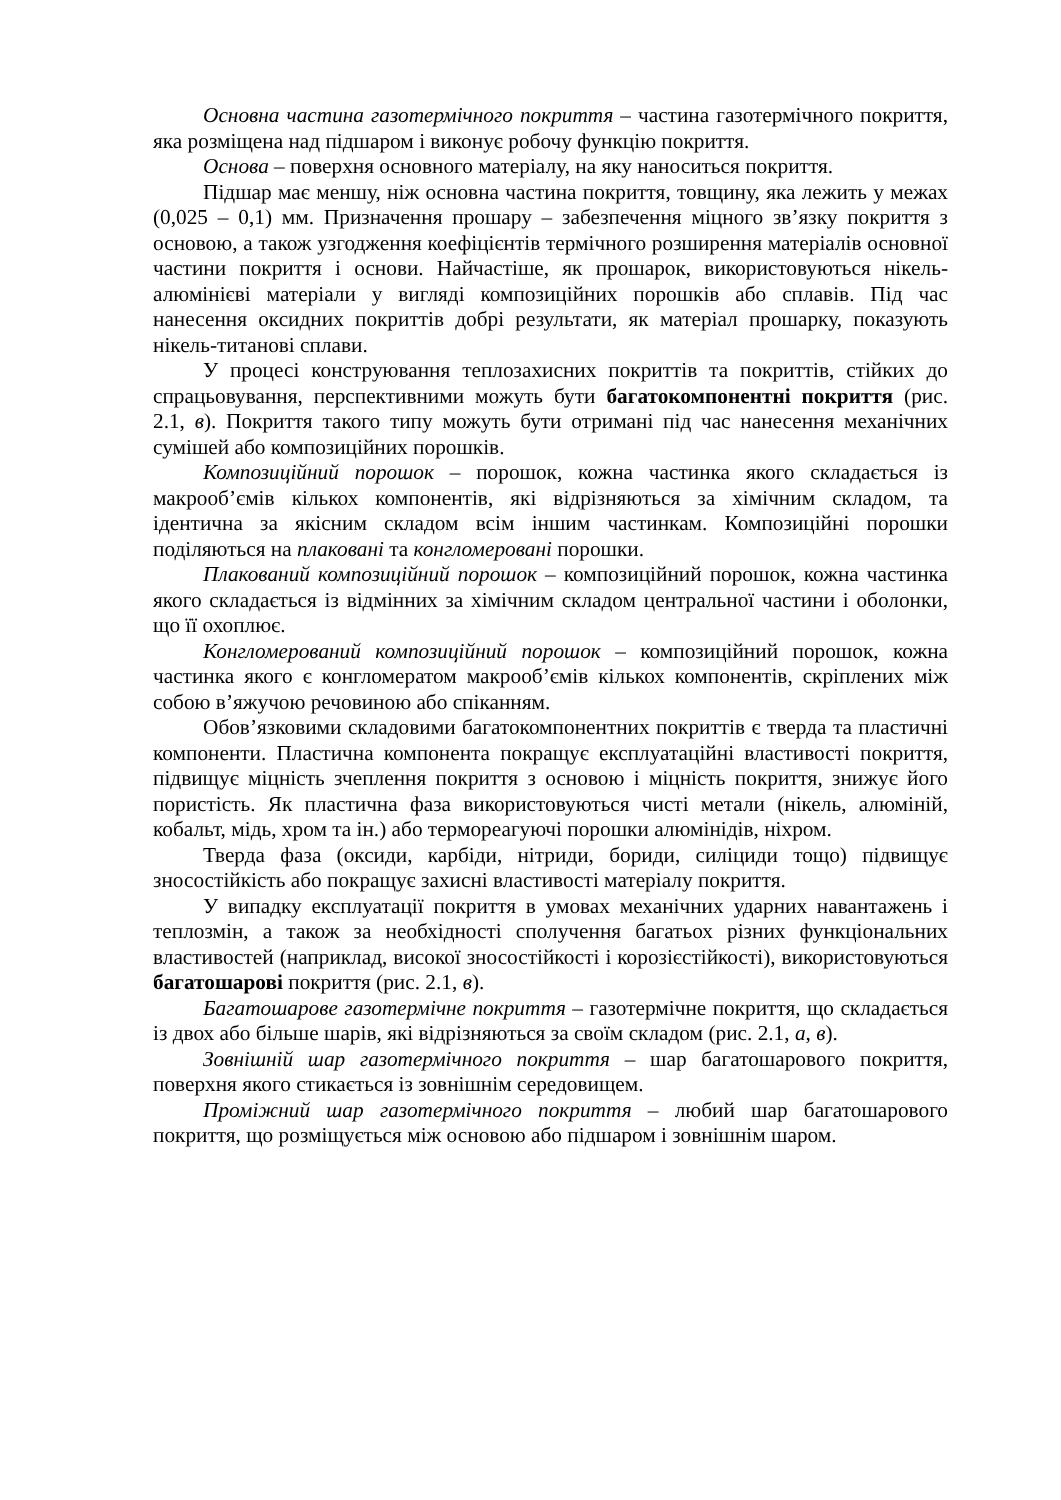Основна частина газотермічного покриття – частина газотермічного покриття, яка розміщена над підшаром і виконує робочу функцію покриття.
Основа – поверхня основного матеріалу, на яку наноситься покриття.
Підшар має меншу, ніж основна частина покриття, товщину, яка лежить у межах (0,025 – 0,1) мм. Призначення прошару – забезпечення міцного зв’язку покриття з основою, а також узгодження коефіцієнтів термічного розширення матеріалів основної частини покриття і основи. Найчастіше, як прошарок, використовуються нікель-алюмінієві матеріали у вигляді композиційних порошків або сплавів. Під час нанесення оксидних покриттів добрі результати, як матеріал прошарку, показують нікель-титанові сплави.
У процесі конструювання теплозахисних покриттів та покриттів, стійких до спрацьовування, перспективними можуть бути багатокомпонентні покриття (рис. 2.1, в). Покриття такого типу можуть бути отримані під час нанесення механічних сумішей або композиційних порошків.
Композиційний порошок – порошок, кожна частинка якого складається із макрооб’ємів кількох компонентів, які відрізняються за хімічним складом, та ідентична за якісним складом всім іншим частинкам. Композиційні порошки поділяються на плаковані та конгломеровані порошки.
Плакований композиційний порошок – композиційний порошок, кожна частинка якого складається із відмінних за хімічним складом центральної частини і оболонки, що її охоплює.
Конгломерований композиційний порошок – композиційний порошок, кожна частинка якого є конгломератом макрооб’ємів кількох компонентів, скріплених між собою в’яжучою речовиною або спіканням.
Обов’язковими складовими багатокомпонентних покриттів є тверда та пластичні компоненти. Пластична компонента покращує експлуатаційні властивості покриття, підвищує міцність зчеплення покриття з основою і міцність покриття, знижує його пористість. Як пластична фаза використовуються чисті метали (нікель, алюміній, кобальт, мідь, хром та ін.) або термореагуючі порошки алюмінідів, ніхром.
Тверда фаза (оксиди, карбіди, нітриди, бориди, силіциди тощо) підвищує зносостійкість або покращує захисні властивості матеріалу покриття.
У випадку експлуатації покриття в умовах механічних ударних навантажень і теплозмін, а також за необхідності сполучення багатьох різних функціональних властивостей (наприклад, високої зносостійкості і корозієстійкості), використовуються багатошарові покриття (рис. 2.1, в).
Багатошарове газотермічне покриття – газотермічне покриття, що складається із двох або більше шарів, які відрізняються за своїм складом (рис. 2.1, а, в).
Зовнішній шар газотермічного покриття – шар багатошарового покриття, поверхня якого стикається із зовнішнім середовищем.
Проміжний шар газотермічного покриття – любий шар багатошарового покриття, що розміщується між основою або підшаром і зовнішнім шаром.